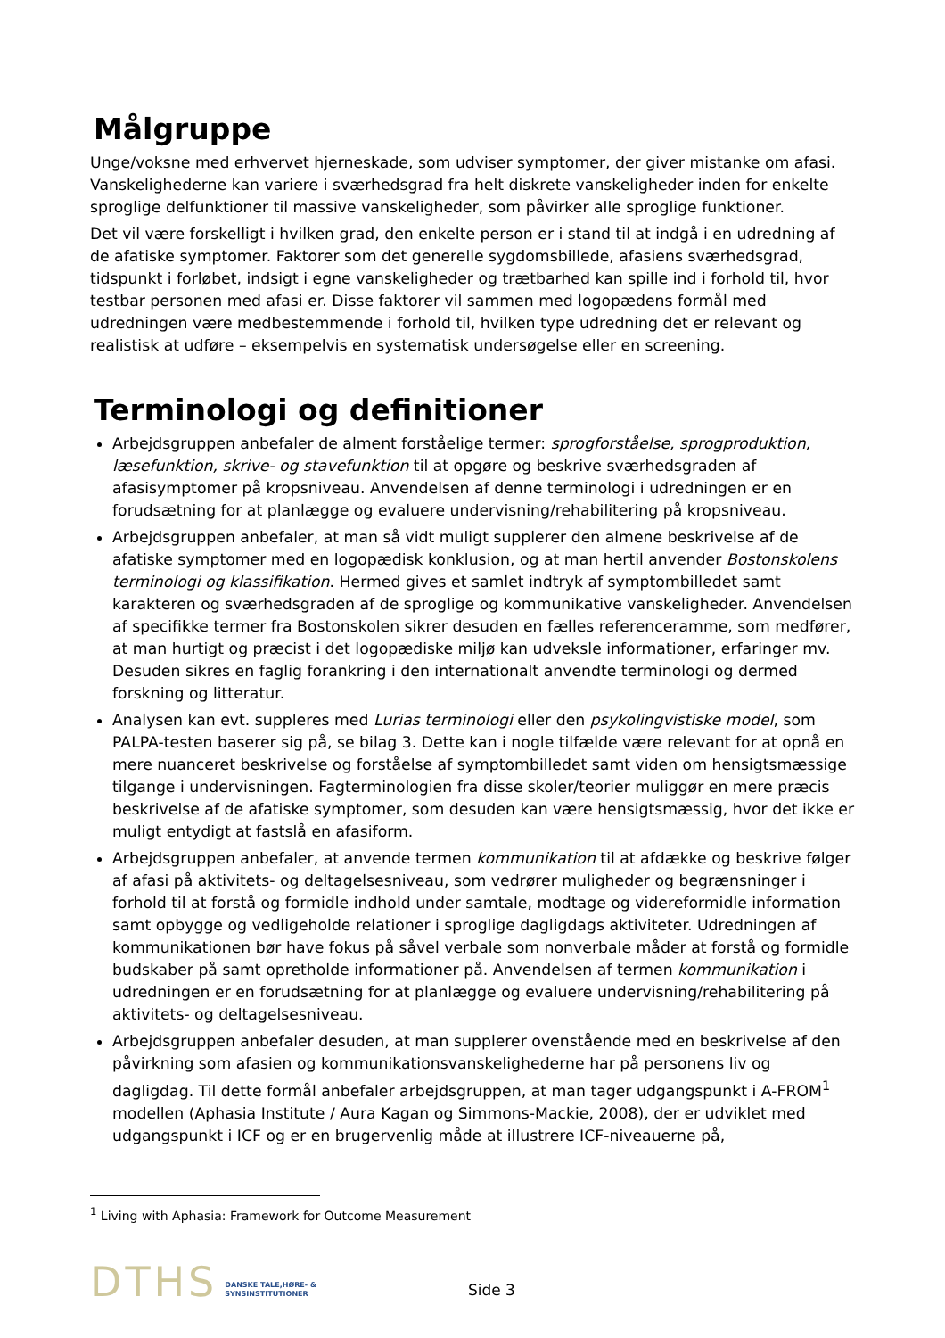Målgruppe
Unge/voksne med erhvervet hjerneskade, som udviser symptomer, der giver mistanke om afasi. Vanskelighederne kan variere i sværhedsgrad fra helt diskrete vanskeligheder inden for enkelte sproglige delfunktioner til massive vanskeligheder, som påvirker alle sproglige funktioner.
Det vil være forskelligt i hvilken grad, den enkelte person er i stand til at indgå i en udredning af de afatiske symptomer. Faktorer som det generelle sygdomsbillede, afasiens sværhedsgrad, tidspunkt i forløbet, indsigt i egne vanskeligheder og trætbarhed kan spille ind i forhold til, hvor testbar personen med afasi er. Disse faktorer vil sammen med logopædens formål med udredningen være medbestemmende i forhold til, hvilken type udredning det er relevant og realistisk at udføre – eksempelvis en systematisk undersøgelse eller en screening.
Terminologi og definitioner
Arbejdsgruppen anbefaler de alment forståelige termer: sprogforståelse, sprogproduktion, læsefunktion, skrive- og stavefunktion til at opgøre og beskrive sværhedsgraden af afasisymptomer på kropsniveau. Anvendelsen af denne terminologi i udredningen er en forudsætning for at planlægge og evaluere undervisning/rehabilitering på kropsniveau.
Arbejdsgruppen anbefaler, at man så vidt muligt supplerer den almene beskrivelse af de afatiske symptomer med en logopædisk konklusion, og at man hertil anvender Bostonskolens terminologi og klassifikation. Hermed gives et samlet indtryk af symptombilledet samt karakteren og sværhedsgraden af de sproglige og kommunikative vanskeligheder. Anvendelsen af specifikke termer fra Bostonskolen sikrer desuden en fælles referenceramme, som medfører, at man hurtigt og præcist i det logopædiske miljø kan udveksle informationer, erfaringer mv. Desuden sikres en faglig forankring i den internationalt anvendte terminologi og dermed forskning og litteratur.
Analysen kan evt. suppleres med Lurias terminologi eller den psykolingvistiske model, som PALPA-testen baserer sig på, se bilag 3. Dette kan i nogle tilfælde være relevant for at opnå en mere nuanceret beskrivelse og forståelse af symptombilledet samt viden om hensigtsmæssige tilgange i undervisningen. Fagterminologien fra disse skoler/teorier muliggør en mere præcis beskrivelse af de afatiske symptomer, som desuden kan være hensigtsmæssig, hvor det ikke er muligt entydigt at fastslå en afasiform.
Arbejdsgruppen anbefaler, at anvende termen kommunikation til at afdække og beskrive følger af afasi på aktivitets- og deltagelsesniveau, som vedrører muligheder og begrænsninger i forhold til at forstå og formidle indhold under samtale, modtage og videreformidle information samt opbygge og vedligeholde relationer i sproglige dagligdags aktiviteter. Udredningen af kommunikationen bør have fokus på såvel verbale som nonverbale måder at forstå og formidle budskaber på samt opretholde informationer på. Anvendelsen af termen kommunikation i udredningen er en forudsætning for at planlægge og evaluere undervisning/rehabilitering på aktivitets- og deltagelsesniveau.
Arbejdsgruppen anbefaler desuden, at man supplerer ovenstående med en beskrivelse af den påvirkning som afasien og kommunikationsvanskelighederne har på personens liv og dagligdag. Til dette formål anbefaler arbejdsgruppen, at man tager udgangspunkt i A-FROM<sup>1</sup> modellen (Aphasia Institute / Aura Kagan og Simmons-Mackie, 2008), der er udviklet med udgangspunkt i ICF og er en brugervenlig måde at illustrere ICF-niveauerne på,
<sup>1</sup> Living with Aphasia: Framework for Outcome Measurement
DTHS DANSKE TALE,HØRE- &
SYNSINSTITUTIONER Side 3